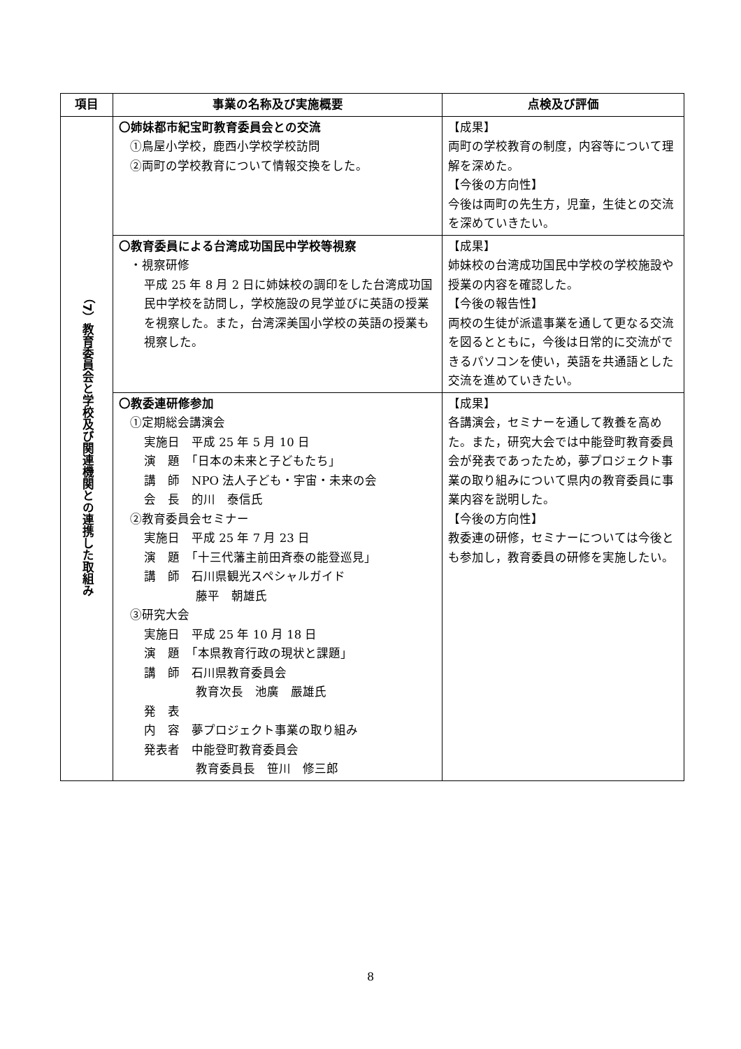| 項目 | 事業の名称及び実施概要 | 点検及び評価 |
| --- | --- | --- |
| （7）教育委員会と学校及び関連機関との連携した取組み | 〇姉妹都市紀宝町教育委員会との交流 ①鳥屋小学校，鹿西小学校学校訪問 ②両町の学校教育について情報交換をした。 | 【成果】 両町の学校教育の制度，内容等について理解を深めた。 【今後の方向性】 今後は両町の先生方，児童，生徒との交流を深めていきたい。 |
| | 〇教育委員による台湾成功国民中学校等視察 ・視察研修 平成 25 年 8 月 2 日に姉妹校の調印をした台湾成功国民中学校を訪問し，学校施設の見学並びに英語の授業を視察した。また，台湾深美国小学校の英語の授業も視察した。 | 【成果】 姉妹校の台湾成功国民中学校の学校施設や授業の内容を確認した。 【今後の報告性】 両校の生徒が派遣事業を通して更なる交流を図るとともに，今後は日常的に交流ができるパソコンを使い，英語を共通語とした交流を進めていきたい。 |
| | 〇教委連研修参加 ①定期総会講演会 実施日 平成 25 年 5 月 10 日 演 題 「日本の未来と子どもたち」 講 師 NPO 法人子ども・宇宙・未来の会 会 長 的川 泰信氏 ②教育委員会セミナー 実施日 平成 25 年 7 月 23 日 演 題 「十三代藩主前田斉泰の能登巡見」 講 師 石川県観光スペシャルガイド 藤平 朝雄氏 ③研究大会 実施日 平成 25 年 10 月 18 日 演 題 「本県教育行政の現状と課題」 講 師 石川県教育委員会 教育次長 池廣 嚴雄氏 発 表 内 容 夢プロジェクト事業の取り組み 発表者 中能登町教育委員会 教育委員長 笹川 修三郎 | 【成果】 各講演会，セミナーを通して教養を高めた。また，研究大会では中能登町教育委員会が発表であったため，夢プロジェクト事業の取り組みについて県内の教育委員に事業内容を説明した。 【今後の方向性】 教委連の研修，セミナーについては今後とも参加し，教育委員の研修を実施したい。 |
8